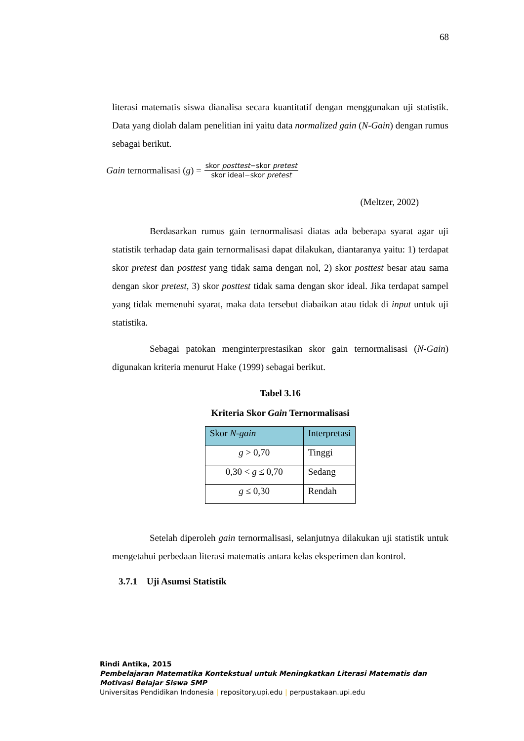68
literasi matematis siswa dianalisa secara kuantitatif dengan menggunakan uji statistik. Data yang diolah dalam penelitian ini yaitu data normalized gain (N-Gain) dengan rumus sebagai berikut.
Gain ternormalisasi (g) = skor posttest−skor pretest skor ideal−skor pretest
(Meltzer, 2002)
Berdasarkan rumus gain ternormalisasi diatas ada beberapa syarat agar uji statistik terhadap data gain ternormalisasi dapat dilakukan, diantaranya yaitu: 1) terdapat skor pretest dan posttest yang tidak sama dengan nol, 2) skor posttest besar atau sama dengan skor pretest, 3) skor posttest tidak sama dengan skor ideal. Jika terdapat sampel yang tidak memenuhi syarat, maka data tersebut diabaikan atau tidak di input untuk uji statistika.
Sebagai patokan menginterprestasikan skor gain ternormalisasi (N-Gain) digunakan kriteria menurut Hake (1999) sebagai berikut.
Tabel 3.16
Kriteria Skor Gain Ternormalisasi
| Skor N-gain | Interpretasi |
| --- | --- |
| g > 0,70 | Tinggi |
| 0,30 < g ≤ 0,70 | Sedang |
| g ≤ 0,30 | Rendah |
Setelah diperoleh gain ternormalisasi, selanjutnya dilakukan uji statistik untuk mengetahui perbedaan literasi matematis antara kelas eksperimen dan kontrol.
3.7.1 Uji Asumsi Statistik
Rindi Antika, 2015
Pembelajaran Matematika Kontekstual untuk Meningkatkan Literasi Matematis dan
Motivasi Belajar Siswa SMP
Universitas Pendidikan Indonesia | repository.upi.edu | perpustakaan.upi.edu